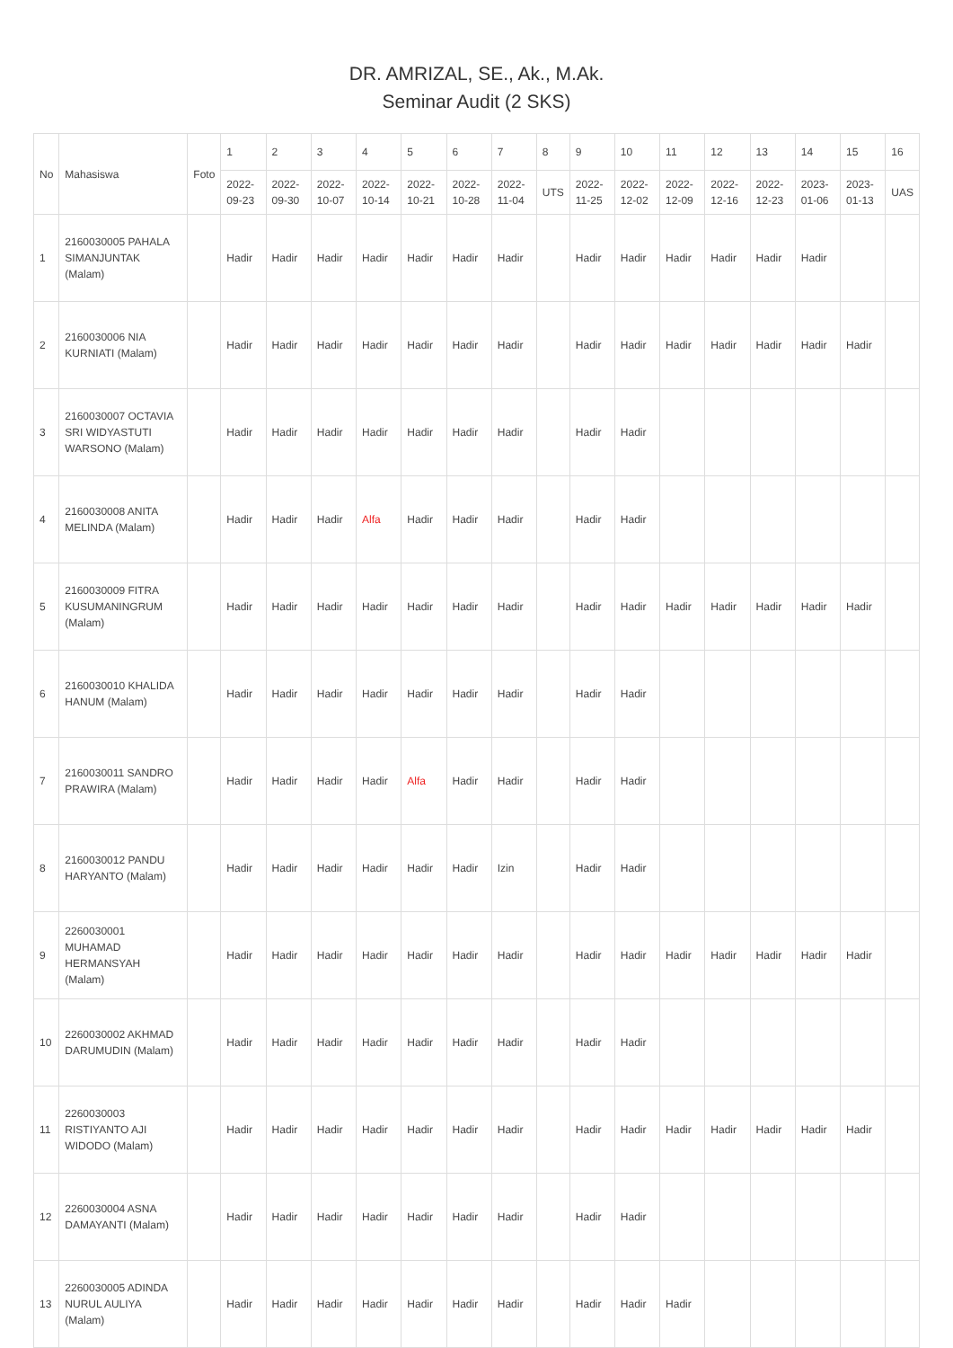DR. AMRIZAL, SE., Ak., M.Ak.
Seminar Audit (2 SKS)
| No | Mahasiswa | Foto | 1 | 2 | 3 | 4 | 5 | 6 | 7 | 8 | 9 | 10 | 11 | 12 | 13 | 14 | 15 | 16 |
| --- | --- | --- | --- | --- | --- | --- | --- | --- | --- | --- | --- | --- | --- | --- | --- | --- | --- | --- |
| | | | 2022-09-23 | 2022-09-30 | 2022-10-07 | 2022-10-14 | 2022-10-21 | 2022-10-28 | 2022-11-04 | UTS | 2022-11-25 | 2022-12-02 | 2022-12-09 | 2022-12-16 | 2022-12-23 | 2023-01-06 | 2023-01-13 | UAS |
| 1 | 2160030005 PAHALA SIMANJUNTAK (Malam) | | Hadir | Hadir | Hadir | Hadir | Hadir | Hadir | Hadir | | Hadir | Hadir | Hadir | Hadir | Hadir | Hadir | | |
| 2 | 2160030006 NIA KURNIATI (Malam) | | Hadir | Hadir | Hadir | Hadir | Hadir | Hadir | Hadir | | Hadir | Hadir | Hadir | Hadir | Hadir | Hadir | Hadir | |
| 3 | 2160030007 OCTAVIA SRI WIDYASTUTI WARSONO (Malam) | | Hadir | Hadir | Hadir | Hadir | Hadir | Hadir | Hadir | | Hadir | Hadir | | | | | | |
| 4 | 2160030008 ANITA MELINDA (Malam) | | Hadir | Hadir | Hadir | Alfa | Hadir | Hadir | Hadir | | Hadir | Hadir | | | | | | |
| 5 | 2160030009 FITRA KUSUMANINGRUM (Malam) | | Hadir | Hadir | Hadir | Hadir | Hadir | Hadir | Hadir | | Hadir | Hadir | Hadir | Hadir | Hadir | Hadir | Hadir | |
| 6 | 2160030010 KHALIDA HANUM (Malam) | | Hadir | Hadir | Hadir | Hadir | Hadir | Hadir | Hadir | | Hadir | Hadir | | | | | | |
| 7 | 2160030011 SANDRO PRAWIRA (Malam) | | Hadir | Hadir | Hadir | Hadir | Alfa | Hadir | Hadir | | Hadir | Hadir | | | | | | |
| 8 | 2160030012 PANDU HARYANTO (Malam) | | Hadir | Hadir | Hadir | Hadir | Hadir | Hadir | Izin | | Hadir | Hadir | | | | | | |
| 9 | 2260030001 MUHAMAD HERMANSYAH (Malam) | | Hadir | Hadir | Hadir | Hadir | Hadir | Hadir | Hadir | | Hadir | Hadir | Hadir | Hadir | Hadir | Hadir | Hadir | |
| 10 | 2260030002 AKHMAD DARUMUDIN (Malam) | | Hadir | Hadir | Hadir | Hadir | Hadir | Hadir | Hadir | | Hadir | Hadir | | | | | | |
| 11 | 2260030003 RISTIYANTO AJI WIDODO (Malam) | | Hadir | Hadir | Hadir | Hadir | Hadir | Hadir | Hadir | | Hadir | Hadir | Hadir | Hadir | Hadir | Hadir | Hadir | |
| 12 | 2260030004 ASNA DAMAYANTI (Malam) | | Hadir | Hadir | Hadir | Hadir | Hadir | Hadir | Hadir | | Hadir | Hadir | | | | | | |
| 13 | 2260030005 ADINDA NURUL AULIYA (Malam) | | Hadir | Hadir | Hadir | Hadir | Hadir | Hadir | Hadir | | Hadir | Hadir | Hadir | | | | | |